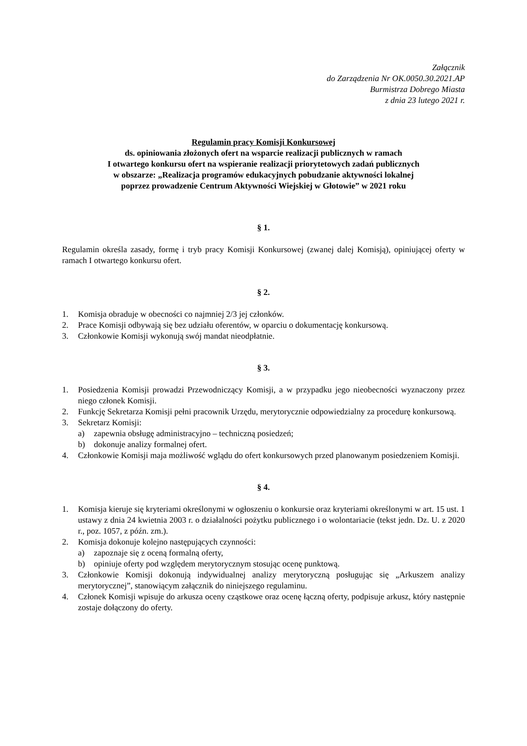Załącznik
do Zarządzenia Nr OK.0050.30.2021.AP
Burmistrza Dobrego Miasta
z dnia 23 lutego 2021 r.
Regulamin pracy Komisji Konkursowej
ds. opiniowania złożonych ofert na wsparcie realizacji publicznych w ramach
I otwartego konkursu ofert na wspieranie realizacji priorytetowych zadań publicznych
w obszarze: „Realizacja programów edukacyjnych pobudzanie aktywności lokalnej
poprzez prowadzenie Centrum Aktywności Wiejskiej w Głotowie” w 2021 roku
§ 1.
Regulamin określa zasady, formę i tryb pracy Komisji Konkursowej (zwanej dalej Komisją), opiniującej oferty w ramach I otwartego konkursu ofert.
§ 2.
1. Komisja obraduje w obecności co najmniej 2/3 jej członków.
2. Prace Komisji odbywają się bez udziału oferentów, w oparciu o dokumentację konkursową.
3. Członkowie Komisji wykonują swój mandat nieodpłatnie.
§ 3.
1. Posiedzenia Komisji prowadzi Przewodniczący Komisji, a w przypadku jego nieobecności wyznaczony przez niego członek Komisji.
2. Funkcję Sekretarza Komisji pełni pracownik Urzędu, merytorycznie odpowiedzialny za procedurę konkursową.
3. Sekretarz Komisji:
a) zapewnia obsługę administracyjno – techniczną posiedzeń;
b) dokonuje analizy formalnej ofert.
4. Członkowie Komisji maja możliwość wglądu do ofert konkursowych przed planowanym posiedzeniem Komisji.
§ 4.
1. Komisja kieruje się kryteriami określonymi w ogłoszeniu o konkursie oraz kryteriami określonymi w art. 15 ust. 1 ustawy z dnia 24 kwietnia 2003 r. o działalności pożytku publicznego i o wolontariacie (tekst jedn. Dz. U. z 2020 r., poz. 1057, z późn. zm.).
2. Komisja dokonuje kolejno następujących czynności:
a) zapoznaje się z oceną formalną oferty,
b) opiniuje oferty pod względem merytorycznym stosując ocenę punktową.
3. Członkowie Komisji dokonują indywidualnej analizy merytoryczną posługując się „Arkuszem analizy merytorycznej”, stanowiącym załącznik do niniejszego regulaminu.
4. Członek Komisji wpisuje do arkusza oceny cząstkowe oraz ocenę łączną oferty, podpisuje arkusz, który następnie zostaje dołączony do oferty.